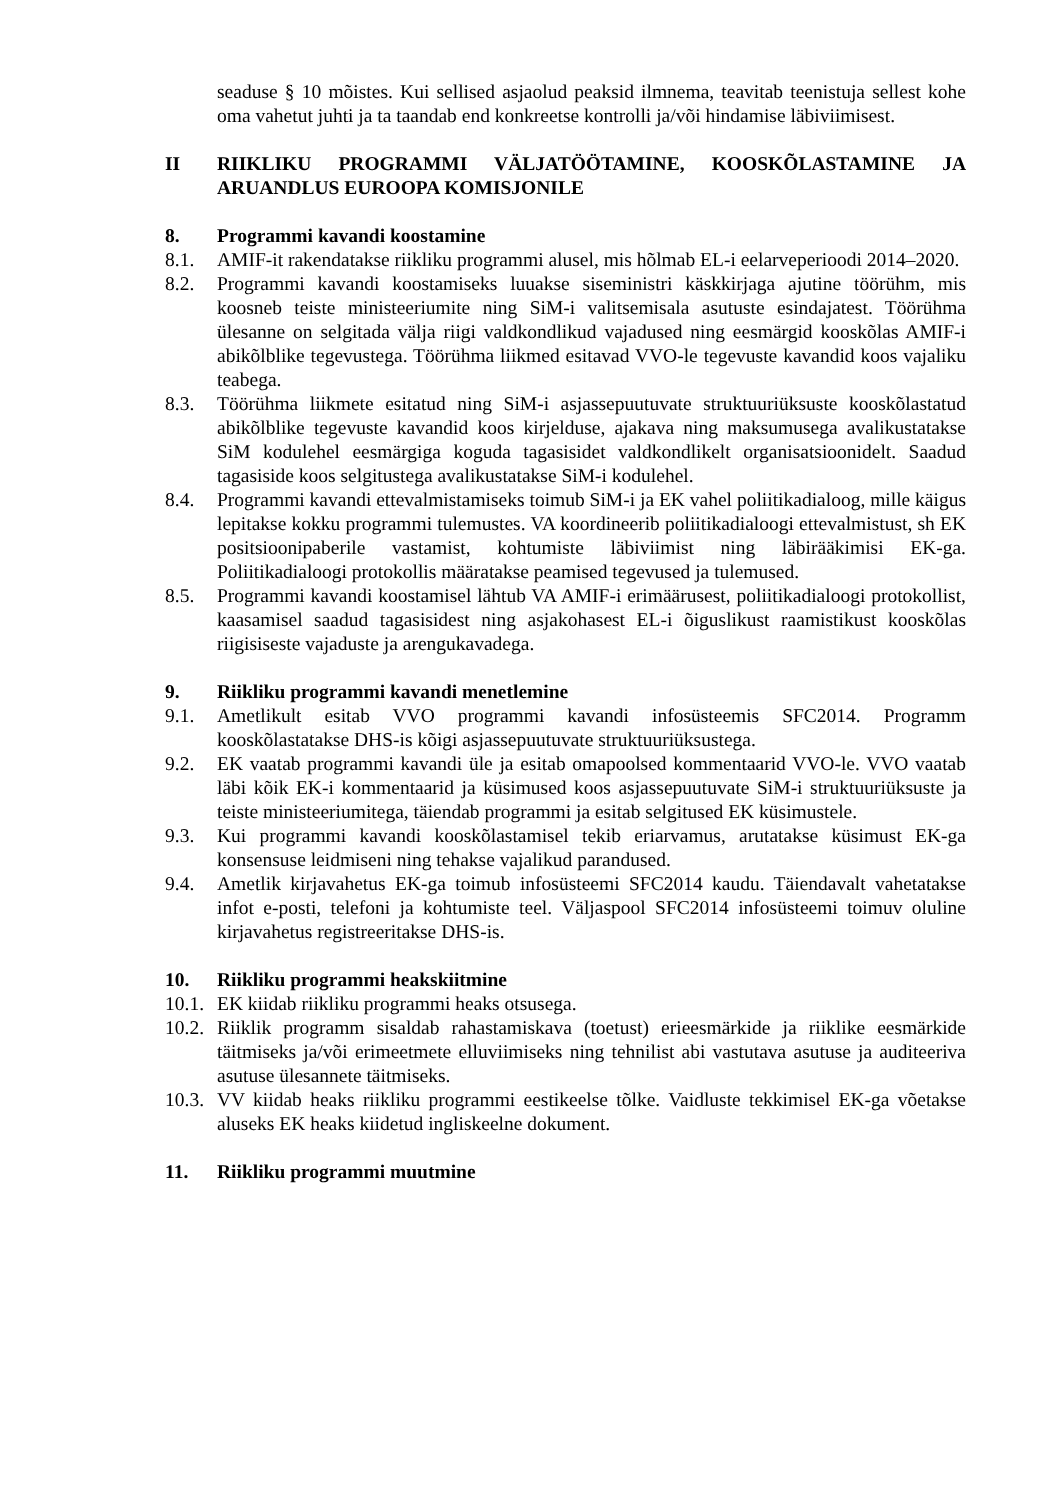seaduse § 10 mõistes. Kui sellised asjaolud peaksid ilmnema, teavitab teenistuja sellest kohe oma vahetut juhti ja ta taandab end konkreetse kontrolli ja/või hindamise läbiviimisest.
II RIIKLIKU PROGRAMMI VÄLJATÖÖTAMINE, KOOSKÕLASTAMINE JA ARUANDLUS EUROOPA KOMISJONILE
8. Programmi kavandi koostamine
8.1. AMIF-it rakendatakse riikliku programmi alusel, mis hõlmab EL-i eelarveperioodi 2014–2020.
8.2. Programmi kavandi koostamiseks luuakse siseministri käskkirjaga ajutine töörühm, mis koosneb teiste ministeeriumite ning SiM-i valitsemisala asutuste esindajatest. Töörühma ülesanne on selgitada välja riigi valdkondlikud vajadused ning eesmärgid kooskõlas AMIF-i abikõlblike tegevustega. Töörühma liikmed esitavad VVO-le tegevuste kavandid koos vajaliku teabega.
8.3. Töörühma liikmete esitatud ning SiM-i asjassepuutuvate struktuuriüksuste kooskõlastatud abikõlblike tegevuste kavandid koos kirjelduse, ajakava ning maksumusega avalikustatakse SiM kodulehel eesmärgiga koguda tagasisidet valdkondlikelt organisatsioonidelt. Saadud tagasiside koos selgitustega avalikustatakse SiM-i kodulehel.
8.4. Programmi kavandi ettevalmistamiseks toimub SiM-i ja EK vahel poliitikadialoog, mille käigus lepitakse kokku programmi tulemustes. VA koordineerib poliitikadialoogi ettevalmistust, sh EK positsioonipaberile vastamist, kohtumiste läbiviimist ning läbirääkimisi EK-ga. Poliitikadialoogi protokollis määratakse peamised tegevused ja tulemused.
8.5. Programmi kavandi koostamisel lähtub VA AMIF-i erimäärusest, poliitikadialoogi protokollist, kaasamisel saadud tagasisidest ning asjakohasest EL-i õiguslikust raamistikust kooskõlas riigisiseste vajaduste ja arengukavadega.
9. Riikliku programmi kavandi menetlemine
9.1. Ametlikult esitab VVO programmi kavandi infosüsteemis SFC2014. Programm kooskõlastatakse DHS-is kõigi asjassepuutuvate struktuuriüksustega.
9.2. EK vaatab programmi kavandi üle ja esitab omapoolsed kommentaarid VVO-le. VVO vaatab läbi kõik EK-i kommentaarid ja küsimused koos asjassepuutuvate SiM-i struktuuriüksuste ja teiste ministeeriumitega, täiendab programmi ja esitab selgitused EK küsimustele.
9.3. Kui programmi kavandi kooskõlastamisel tekib eriarvamus, arutatakse küsimust EK-ga konsensuse leidmiseni ning tehakse vajalikud parandused.
9.4. Ametlik kirjavahetus EK-ga toimub infosüsteemi SFC2014 kaudu. Täiendavalt vahetatakse infot e-posti, telefoni ja kohtumiste teel. Väljaspool SFC2014 infosüsteemi toimuv oluline kirjavahetus registreeritakse DHS-is.
10. Riikliku programmi heakskiitmine
10.1. EK kiidab riikliku programmi heaks otsusega.
10.2. Riiklik programm sisaldab rahastamiskava (toetust) erieesmärkide ja riiklike eesmärkide täitmiseks ja/või erimeetmete elluviimiseks ning tehnilist abi vastutava asutuse ja auditeeriva asutuse ülesannete täitmiseks.
10.3. VV kiidab heaks riikliku programmi eestikeelse tõlke. Vaidluste tekkimisel EK-ga võetakse aluseks EK heaks kiidetud ingliskeelne dokument.
11. Riikliku programmi muutmine